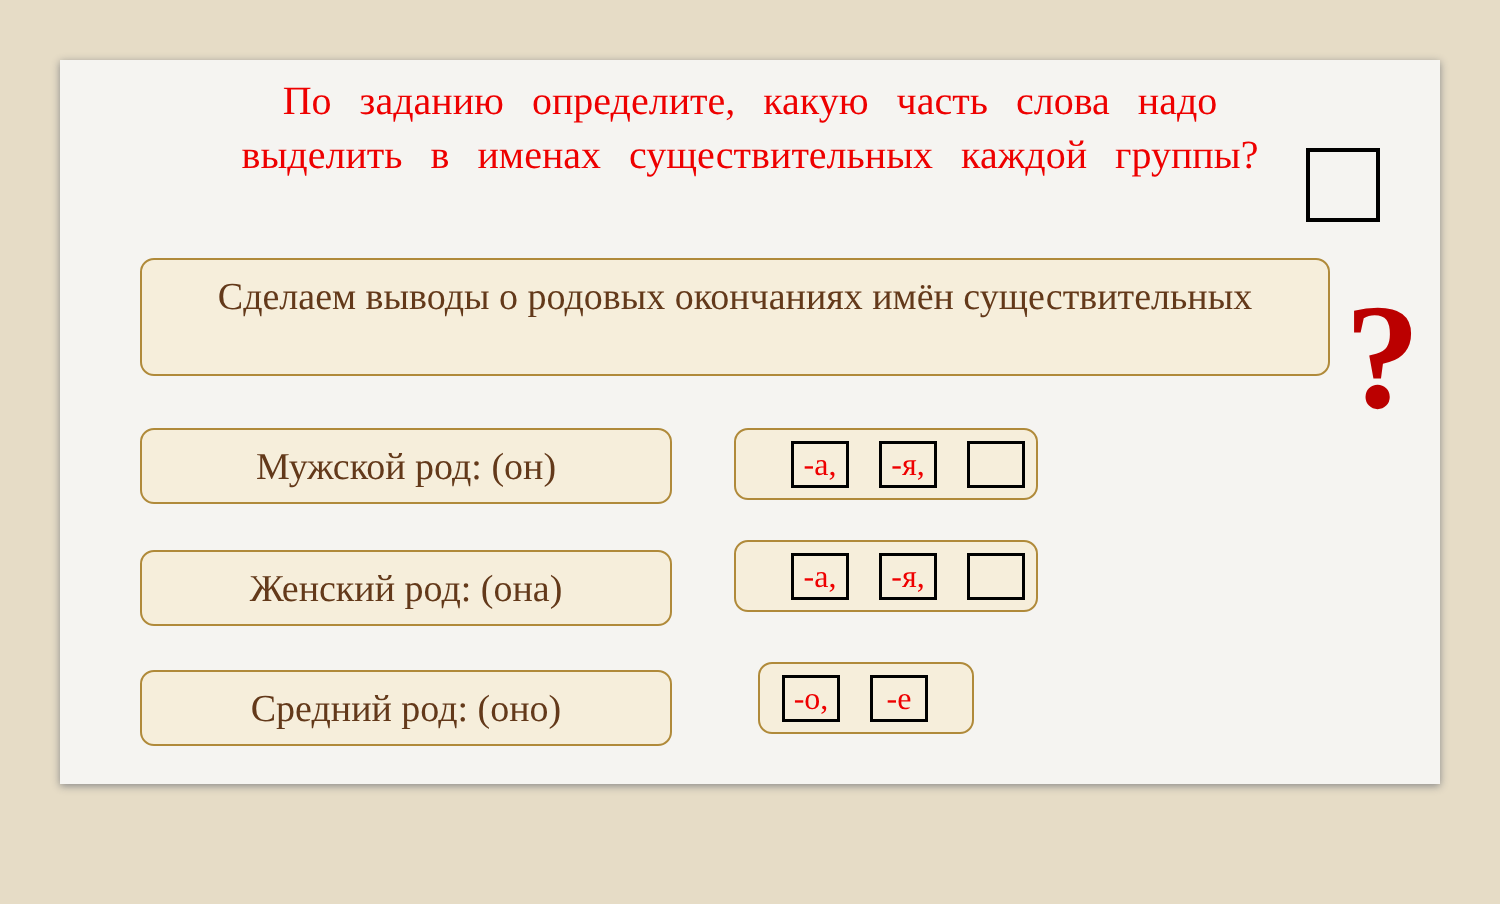По заданию определите, какую часть слова надо выделить в именах существительных каждой группы?
Сделаем выводы о родовых окончаниях имён существительных
?
Мужской род: (он) -а, -я,
Женский род: (она) -а, -я,
Средний род: (оно) -о, -е